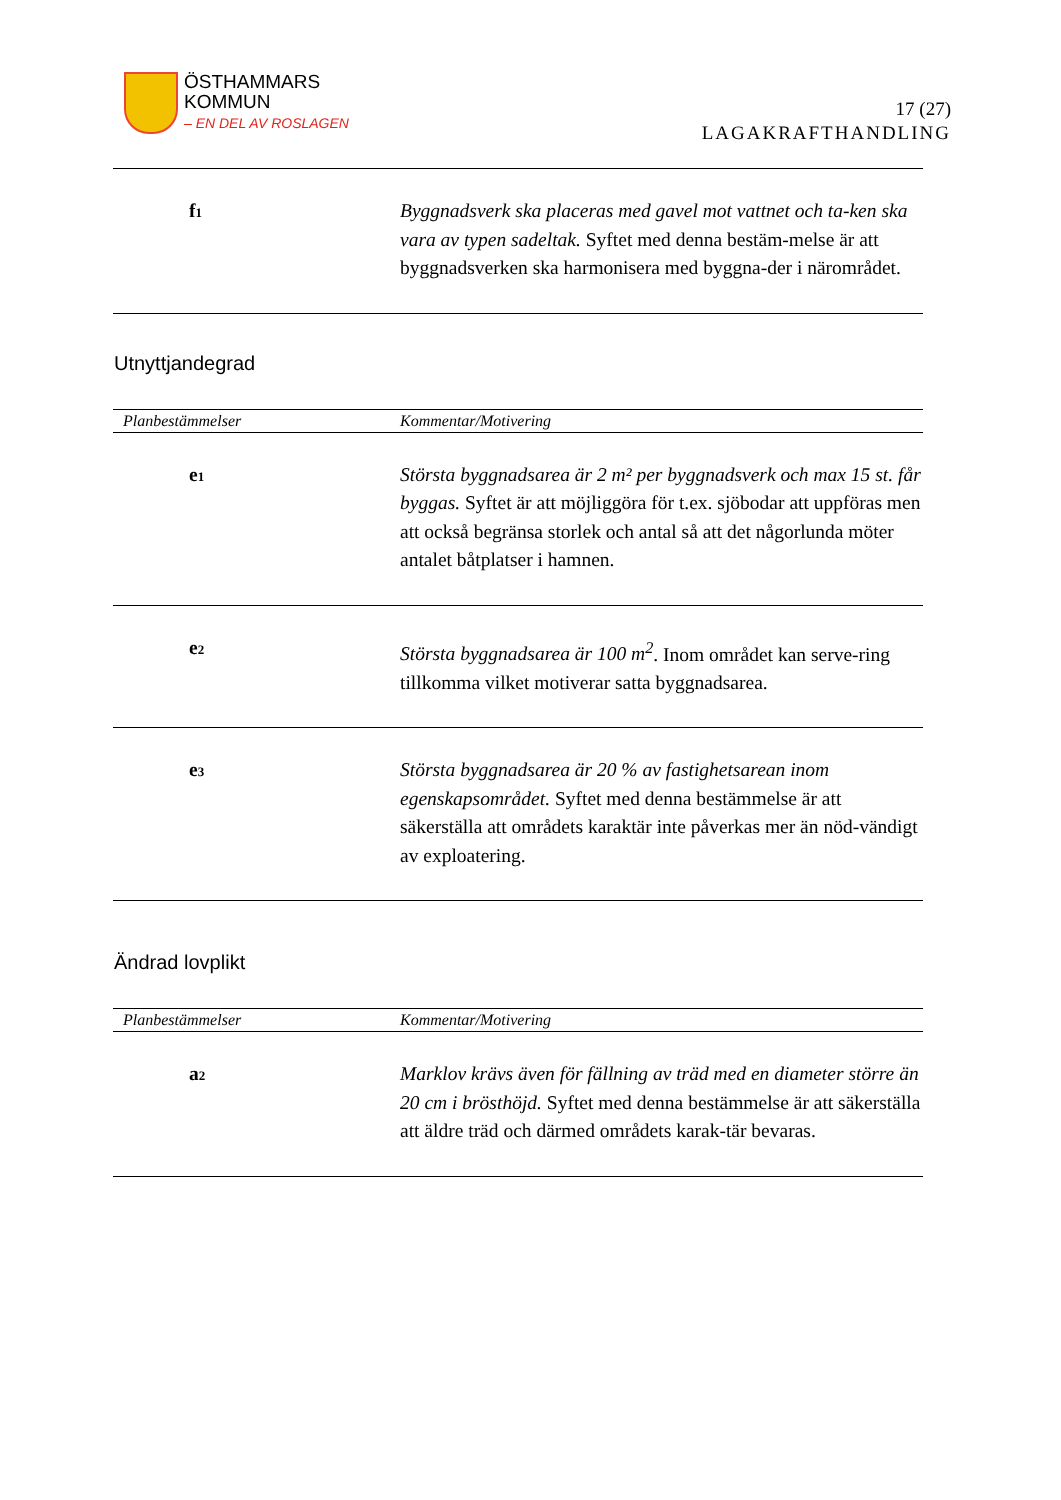ÖSTHAMMARS
KOMMUN
– EN DEL AV ROSLAGEN
17 (27)
LAGAKRAFTHANDLING
| f<sub>1</sub> | Byggnadsverk ska placeras med gavel mot vattnet och ta-ken ska vara av typen sadeltak. Syftet med denna bestäm-melse är att byggnadsverken ska harmonisera med byggna-der i närområdet. |
Utnyttjandegrad
| Planbestämmelser | Kommentar/Motivering |
| --- | --- |
| e<sub>1</sub> | Största byggnadsarea är 2 m² per byggnadsverk och max 15 st. får byggas. Syftet är att möjliggöra för t.ex. sjöbodar att uppföras men att också begränsa storlek och antal så att det någorlunda möter antalet båtplatser i hamnen. |
| e<sub>2</sub> | Största byggnadsarea är 100 m<sup>2</sup> . Inom området kan serve-ring tillkomma vilket motiverar satta byggnadsarea. |
| e<sub>3</sub> | Största byggnadsarea är 20 % av fastighetsarean inom egenskapsområdet. Syftet med denna bestämmelse är att säkerställa att områdets karaktär inte påverkas mer än nöd-vändigt av exploatering. |
Ändrad lovplikt
| Planbestämmelser | Kommentar/Motivering |
| --- | --- |
| a<sub>2</sub> | Marklov krävs även för fällning av träd med en diameter större än 20 cm i brösthöjd. Syftet med denna bestämmelse är att säkerställa att äldre träd och därmed områdets karak-tär bevaras. |